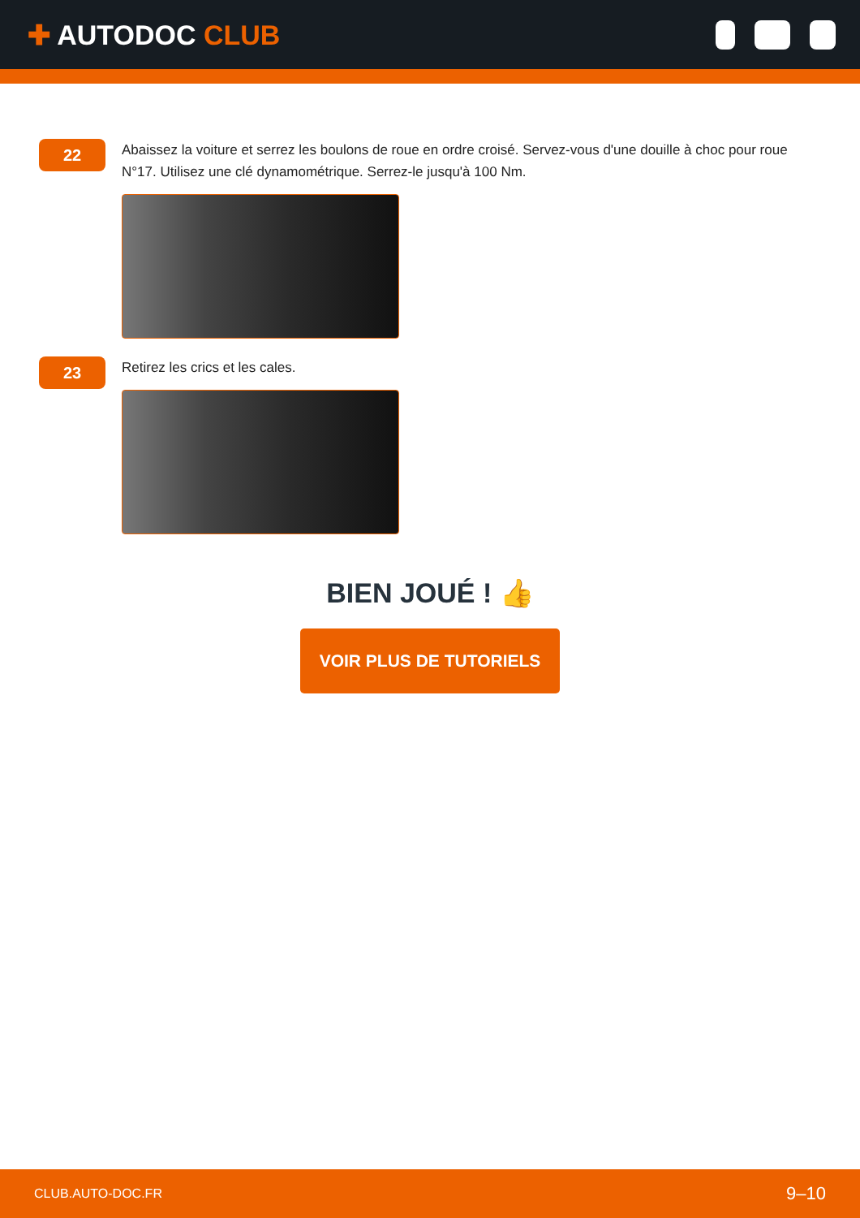✚ AUTODOC CLUB
22
Abaissez la voiture et serrez les boulons de roue en ordre croisé. Servez-vous d'une douille à choc pour roue N°17. Utilisez une clé dynamométrique. Serrez-le jusqu'à 100 Nm.
23
Retirez les crics et les cales.
BIEN JOUÉ ! 👍
VOIR PLUS DE TUTORIELS
CLUB.AUTO-DOC.FR 9–10